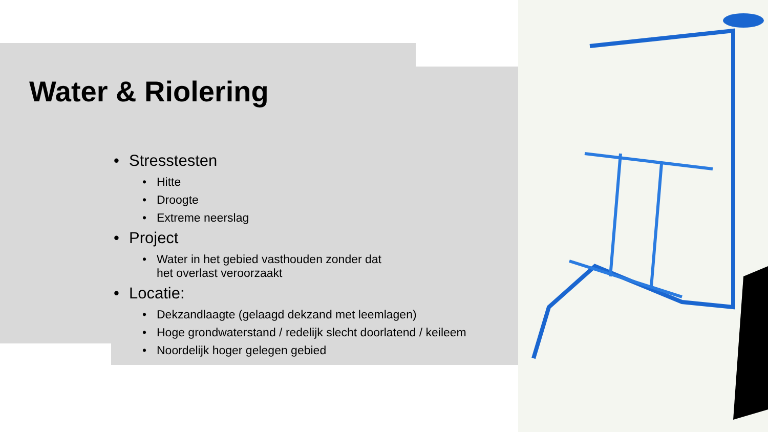Water & Riolering
• Stresstesten
• Hitte
• Droogte
• Extreme neerslag
• Project
• Water in het gebied vasthouden zonder dat
het overlast veroorzaakt
• Locatie:
• Dekzandlaagte (gelaagd dekzand met leemlagen)
• Hoge grondwaterstand / redelijk slecht doorlatend / keileem
• Noordelijk hoger gelegen gebied